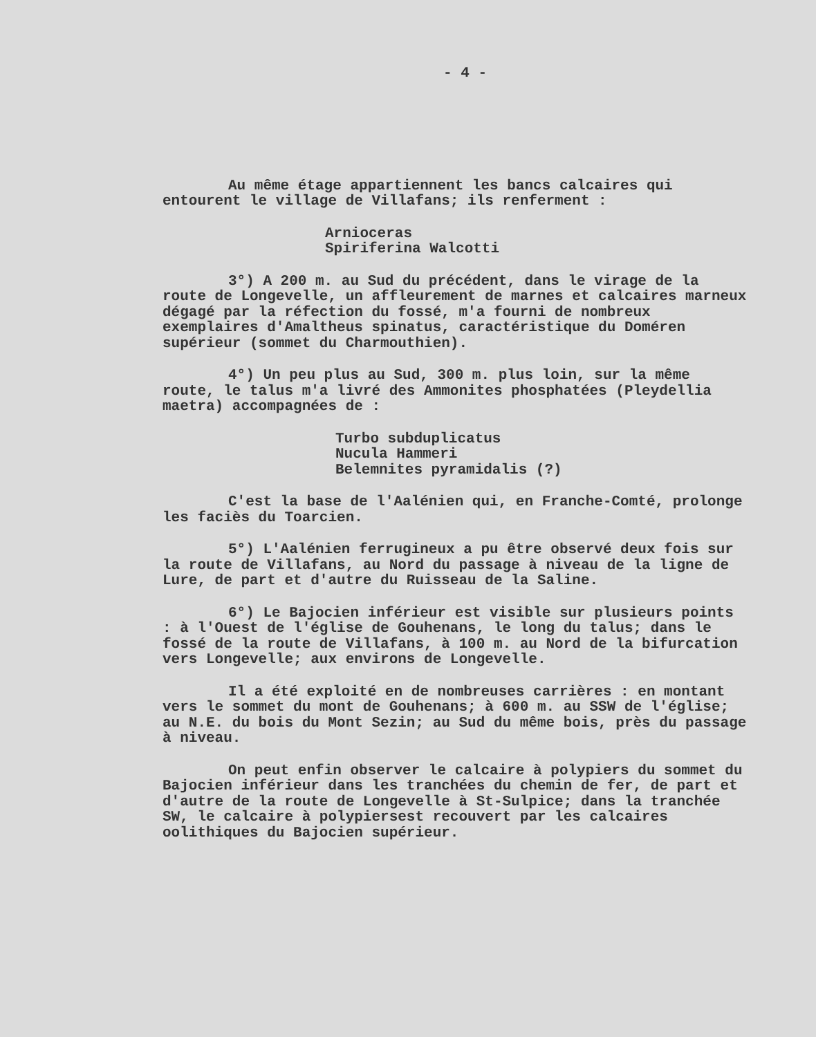- 4 -
Au même étage appartiennent les bancs calcaires qui entourent le village de Villafans; ils renferment :
Arnioceras
Spiriferina Walcotti
3°) A 200 m. au Sud du précédent, dans le virage de la route de Longevelle, un affleurement de marnes et calcaires marneux dégagé par la réfection du fossé, m'a fourni de nombreux exemplaires d'Amaltheus spinatus, caractéristique du Doméren supérieur (sommet du Charmouthien).
4°) Un peu plus au Sud, 300 m. plus loin, sur la même route, le talus m'a livré des Ammonites phosphatées (Pleydellia maetra) accompagnées de :
Turbo subduplicatus
Nucula Hammeri
Belemnites pyramidalis (?)
C'est la base de l'Aalénien qui, en Franche-Comté, prolonge les faciès du Toarcien.
5°) L'Aalénien ferrugineux a pu être observé deux fois sur la route de Villafans, au Nord du passage à niveau de la ligne de Lure, de part et d'autre du Ruisseau de la Saline.
6°) Le Bajocien inférieur est visible sur plusieurs points : à l'Ouest de l'église de Gouhenans, le long du talus; dans le fossé de la route de Villafans, à 100 m. au Nord de la bifurcation vers Longevelle; aux environs de Longevelle.
Il a été exploité en de nombreuses carrières : en montant vers le sommet du mont de Gouhenans; à 600 m. au SSW de l'église; au N.E. du bois du Mont Sezin; au Sud du même bois, près du passage à niveau.
On peut enfin observer le calcaire à polypiers du sommet du Bajocien inférieur dans les tranchées du chemin de fer, de part et d'autre de la route de Longevelle à St-Sulpice; dans la tranchée SW, le calcaire à polypiersest recouvert par les calcaires oolithiques du Bajocien supérieur.